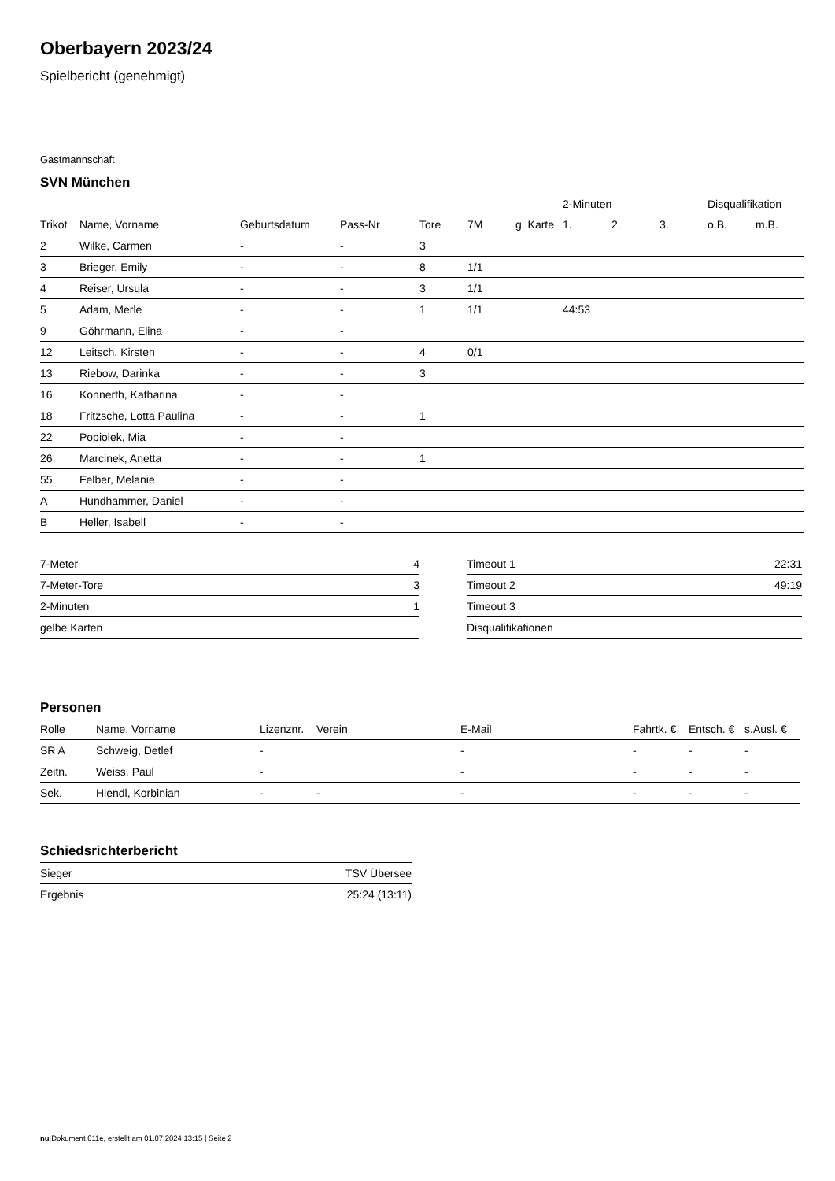Oberbayern 2023/24
Spielbericht (genehmigt)
Gastmannschaft
SVN München
| | | | | | | | 2-Minuten | | | Disqualifikation | |
| --- | --- | --- | --- | --- | --- | --- | --- | --- | --- | --- | --- |
| Trikot | Name, Vorname | Geburtsdatum | Pass-Nr | Tore | 7M | g. Karte | 1. | 2. | 3. | o.B. | m.B. |
| 2 | Wilke, Carmen | - | - | 3 | | | | | | | |
| 3 | Brieger, Emily | - | - | 8 | 1/1 | | | | | | |
| 4 | Reiser, Ursula | - | - | 3 | 1/1 | | | | | | |
| 5 | Adam, Merle | - | - | 1 | 1/1 | | 44:53 | | | | |
| 9 | Göhrmann, Elina | - | - | | | | | | | | |
| 12 | Leitsch, Kirsten | - | - | 4 | 0/1 | | | | | | |
| 13 | Riebow, Darinka | - | - | 3 | | | | | | | |
| 16 | Konnerth, Katharina | - | - | | | | | | | | |
| 18 | Fritzsche, Lotta Paulina | - | - | 1 | | | | | | | |
| 22 | Popiolek, Mia | - | - | | | | | | | | |
| 26 | Marcinek, Anetta | - | - | 1 | | | | | | | |
| 55 | Felber, Melanie | - | - | | | | | | | | |
| A | Hundhammer, Daniel | - | - | | | | | | | | |
| B | Heller, Isabell | - | - | | | | | | | | |
| 7-Meter | 4 |
| 7-Meter-Tore | 3 |
| 2-Minuten | 1 |
| gelbe Karten | |
| Timeout 1 | 22:31 |
| Timeout 2 | 49:19 |
| Timeout 3 | |
| Disqualifikationen | |
Personen
| Rolle | Name, Vorname | Lizenznr. | Verein | E-Mail | Fahrtk. € | Entsch. € | s.Ausl. € |
| --- | --- | --- | --- | --- | --- | --- | --- |
| SR A | Schweig, Detlef | - | | - | - | - | - |
| Zeitn. | Weiss, Paul | - | | - | - | - | - |
| Sek. | Hiendl, Korbinian | - | - | - | - | - | - |
Schiedsrichterbericht
| Sieger | TSV Übersee |
| Ergebnis | 25:24 (13:11) |
nu.Dokument 011e, erstellt am 01.07.2024 13:15 | Seite 2